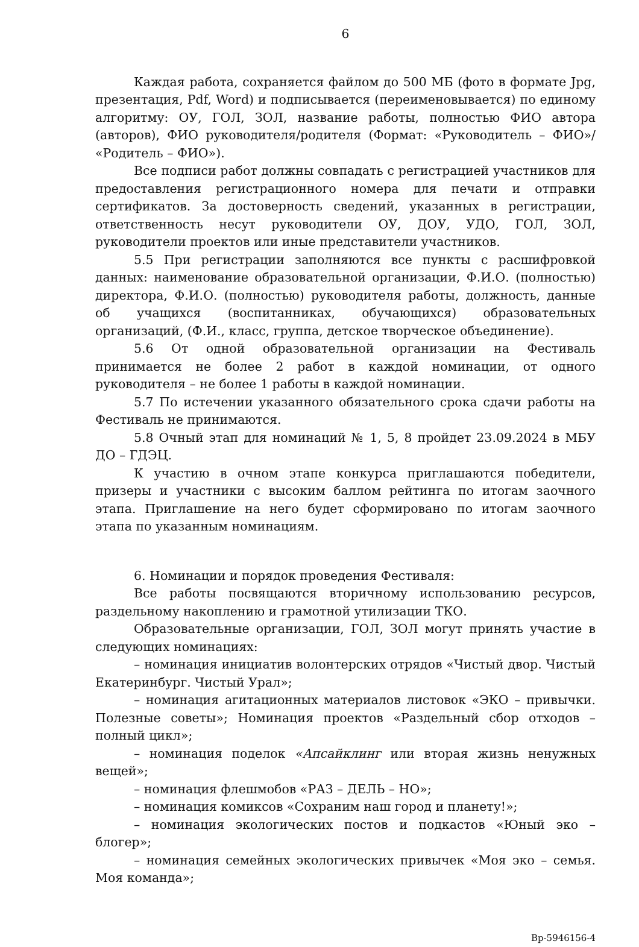6
Каждая работа, сохраняется файлом до 500 МБ (фото в формате Jpg, презентация, Pdf, Word) и подписывается (переименовывается) по единому алгоритму: ОУ, ГОЛ, ЗОЛ, название работы, полностью ФИО автора (авторов), ФИО руководителя/родителя (Формат: «Руководитель – ФИО»/ «Родитель – ФИО»).
Все подписи работ должны совпадать с регистрацией участников для предоставления регистрационного номера для печати и отправки сертификатов. За достоверность сведений, указанных в регистрации, ответственность несут руководители ОУ, ДОУ, УДО, ГОЛ, ЗОЛ, руководители проектов или иные представители участников.
5.5 При регистрации заполняются все пункты с расшифровкой данных: наименование образовательной организации, Ф.И.О. (полностью) директора, Ф.И.О. (полностью) руководителя работы, должность, данные об учащихся (воспитанниках, обучающихся) образовательных организаций, (Ф.И., класс, группа, детское творческое объединение).
5.6 От одной образовательной организации на Фестиваль принимается не более 2 работ в каждой номинации, от одного руководителя – не более 1 работы в каждой номинации.
5.7 По истечении указанного обязательного срока сдачи работы на Фестиваль не принимаются.
5.8 Очный этап для номинаций № 1, 5, 8 пройдет 23.09.2024 в МБУ ДО – ГДЭЦ.
К участию в очном этапе конкурса приглашаются победители, призеры и участники с высоким баллом рейтинга по итогам заочного этапа. Приглашение на него будет сформировано по итогам заочного этапа по указанным номинациям.
6. Номинации и порядок проведения Фестиваля:
Все работы посвящаются вторичному использованию ресурсов, раздельному накоплению и грамотной утилизации ТКО.
Образовательные организации, ГОЛ, ЗОЛ могут принять участие в следующих номинациях:
– номинация инициатив волонтерских отрядов «Чистый двор. Чистый Екатеринбург. Чистый Урал»;
– номинация агитационных материалов листовок «ЭКО – привычки. Полезные советы»; Номинация проектов «Раздельный сбор отходов – полный цикл»;
– номинация поделок «Апсайклинг или вторая жизнь ненужных вещей»;
– номинация флешмобов «РАЗ – ДЕЛЬ – НО»;
– номинация комиксов «Сохраним наш город и планету!»;
– номинация экологических постов и подкастов «Юный эко – блогер»;
– номинация семейных экологических привычек «Моя эко – семья. Моя команда»;
Вр-5946156-4